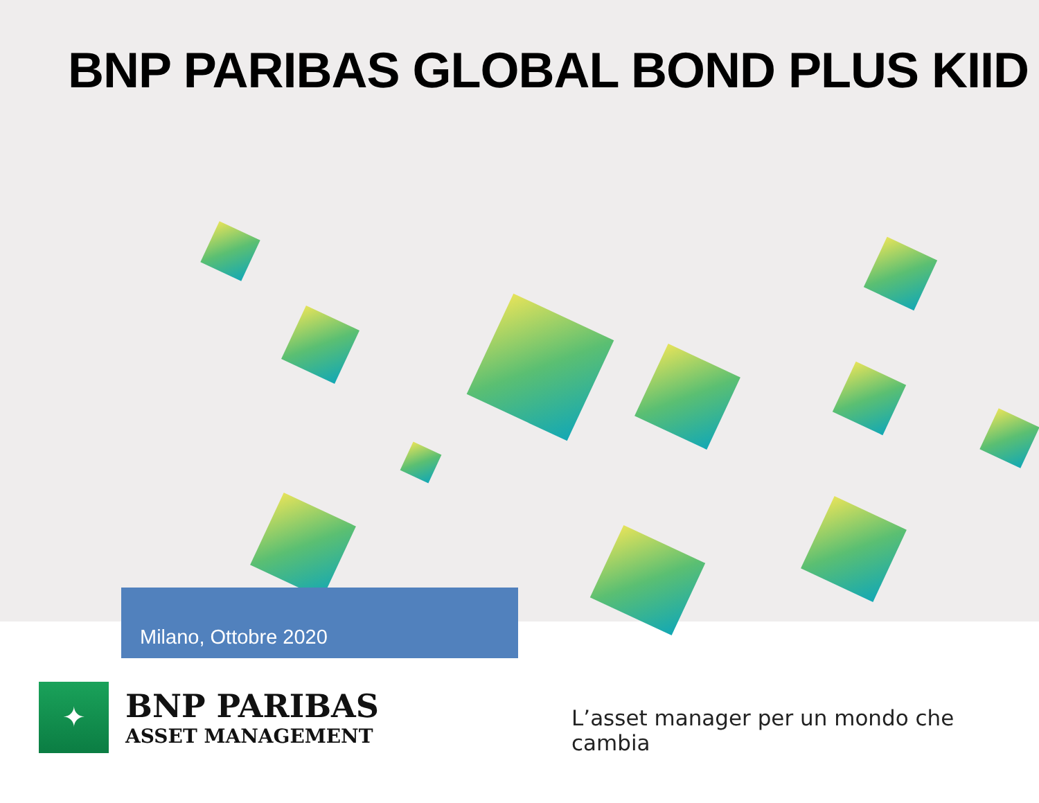BNP PARIBAS GLOBAL BOND PLUS KIID
Milano, Ottobre 2020
✦
BNP PARIBAS
ASSET MANAGEMENT
L’asset manager per un mondo che cambia